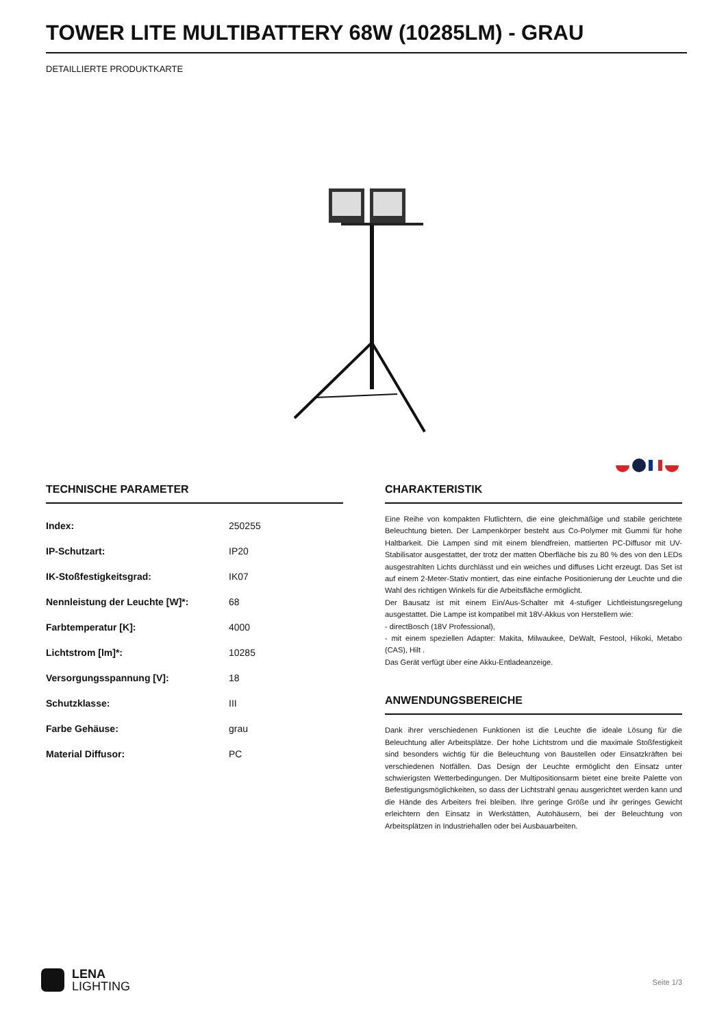TOWER LITE MULTIBATTERY 68W (10285LM) - GRAU
DETAILLIERTE PRODUKTKARTE
TECHNISCHE PARAMETER
| Index: | 250255 |
| IP-Schutzart: | IP20 |
| IK-Stoßfestigkeitsgrad: | IK07 |
| Nennleistung der Leuchte [W]*: | 68 |
| Farbtemperatur [K]: | 4000 |
| Lichtstrom [lm]*: | 10285 |
| Versorgungsspannung [V]: | 18 |
| Schutzklasse: | III |
| Farbe Gehäuse: | grau |
| Material Diffusor: | PC |
CHARAKTERISTIK
Eine Reihe von kompakten Flutlichtern, die eine gleichmäßige und stabile gerichtete Beleuchtung bieten. Der Lampenkörper besteht aus Co-Polymer mit Gummi für hohe Haltbarkeit. Die Lampen sind mit einem blendfreien, mattierten PC-Diffusor mit UV-Stabilisator ausgestattet, der trotz der matten Oberfläche bis zu 80 % des von den LEDs ausgestrahlten Lichts durchlässt und ein weiches und diffuses Licht erzeugt. Das Set ist auf einem 2-Meter-Stativ montiert, das eine einfache Positionierung der Leuchte und die Wahl des richtigen Winkels für die Arbeitsfläche ermöglicht.
Der Bausatz ist mit einem Ein/Aus-Schalter mit 4-stufiger Lichtleistungsregelung ausgestattet. Die Lampe ist kompatibel mit 18V-Akkus von Herstellern wie:
- directBosch (18V Professional),
- mit einem speziellen Adapter: Makita, Milwaukee, DeWalt, Festool, Hikoki, Metabo (CAS), Hilt .
Das Gerät verfügt über eine Akku-Entladeanzeige.
ANWENDUNGSBEREICHE
Dank ihrer verschiedenen Funktionen ist die Leuchte die ideale Lösung für die Beleuchtung aller Arbeitsplätze. Der hohe Lichtstrom und die maximale Stoßfestigkeit sind besonders wichtig für die Beleuchtung von Baustellen oder Einsatzkräften bei verschiedenen Notfällen. Das Design der Leuchte ermöglicht den Einsatz unter schwierigsten Wetterbedingungen. Der Multipositionsarm bietet eine breite Palette von Befestigungsmöglichkeiten, so dass der Lichtstrahl genau ausgerichtet werden kann und die Hände des Arbeiters frei bleiben. Ihre geringe Größe und ihr geringes Gewicht erleichtern den Einsatz in Werkstätten, Autohäusern, bei der Beleuchtung von Arbeitsplätzen in Industriehallen oder bei Ausbauarbeiten.
LENA
LIGHTING
Seite 1/3